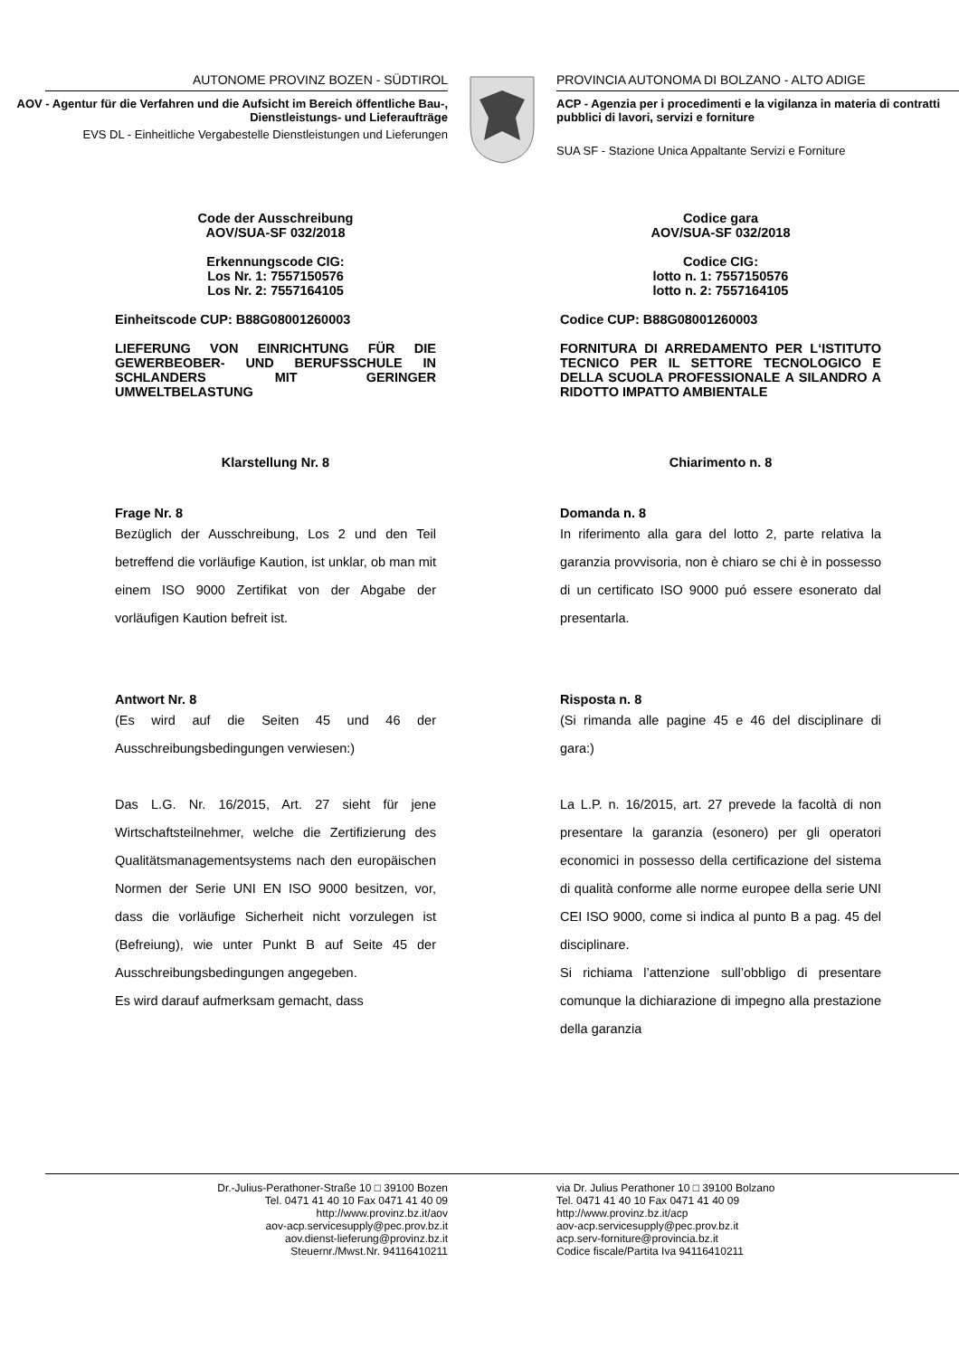AUTONOME PROVINZ BOZEN - SÜDTIROL
AOV - Agentur für die Verfahren und die Aufsicht im Bereich öffentliche Bau-, Dienstleistungs- und Lieferaufträge
EVS DL - Einheitliche Vergabestelle Dienstleistungen und Lieferungen
PROVINCIA AUTONOMA DI BOLZANO - ALTO ADIGE
ACP - Agenzia per i procedimenti e la vigilanza in materia di contratti pubblici di lavori, servizi e forniture
SUA SF - Stazione Unica Appaltante Servizi e Forniture
Code der Ausschreibung
AOV/SUA-SF 032/2018
Erkennungscode CIG:
Los Nr. 1: 7557150576
Los Nr. 2: 7557164105
Einheitscode CUP: B88G08001260003
LIEFERUNG VON EINRICHTUNG FÜR DIE GEWERBEOBER- UND BERUFSSCHULE IN SCHLANDERS MIT GERINGER UMWELTBELASTUNG
Klarstellung Nr. 8
Frage Nr. 8
Bezüglich der Ausschreibung, Los 2 und den Teil betreffend die vorläufige Kaution, ist unklar, ob man mit einem ISO 9000 Zertifikat von der Abgabe der vorläufigen Kaution befreit ist.
Antwort Nr. 8
(Es wird auf die Seiten 45 und 46 der Ausschreibungsbedingungen verwiesen:)
Das L.G. Nr. 16/2015, Art. 27 sieht für jene Wirtschaftsteilnehmer, welche die Zertifizierung des Qualitätsmanagementsystems nach den europäischen Normen der Serie UNI EN ISO 9000 besitzen, vor, dass die vorläufige Sicherheit nicht vorzulegen ist (Befreiung), wie unter Punkt B auf Seite 45 der Ausschreibungsbedingungen angegeben.
Es wird darauf aufmerksam gemacht, dass
Codice gara
AOV/SUA-SF 032/2018
Codice CIG:
lotto n. 1: 7557150576
lotto n. 2: 7557164105
Codice CUP: B88G08001260003
FORNITURA DI ARREDAMENTO PER L‘ISTITUTO TECNICO PER IL SETTORE TECNOLOGICO E DELLA SCUOLA PROFESSIONALE A SILANDRO A RIDOTTO IMPATTO AMBIENTALE
Chiarimento n. 8
Domanda n. 8
In riferimento alla gara del lotto 2, parte relativa la garanzia provvisoria, non è chiaro se chi è in possesso di un certificato ISO 9000 puó essere esonerato dal presentarla.
Risposta n. 8
(Si rimanda alle pagine 45 e 46 del disciplinare di gara:)
La L.P. n. 16/2015, art. 27 prevede la facoltà di non presentare la garanzia (esonero) per gli operatori economici in possesso della certificazione del sistema di qualità conforme alle norme europee della serie UNI CEI ISO 9000, come si indica al punto B a pag. 45 del disciplinare.
Si richiama l’attenzione sull’obbligo di presentare comunque la dichiarazione di impegno alla prestazione della garanzia
Dr.-Julius-Perathoner-Straße 10 □ 39100 Bozen
Tel. 0471 41 40 10 Fax 0471 41 40 09
http://www.provinz.bz.it/aov
aov-acp.servicesupply@pec.prov.bz.it
aov.dienst-lieferung@provinz.bz.it
Steuernr./Mwst.Nr. 94116410211
via Dr. Julius Perathoner 10 □ 39100 Bolzano
Tel. 0471 41 40 10 Fax 0471 41 40 09
http://www.provinz.bz.it/acp
aov-acp.servicesupply@pec.prov.bz.it
acp.serv-forniture@provincia.bz.it
Codice fiscale/Partita Iva 94116410211